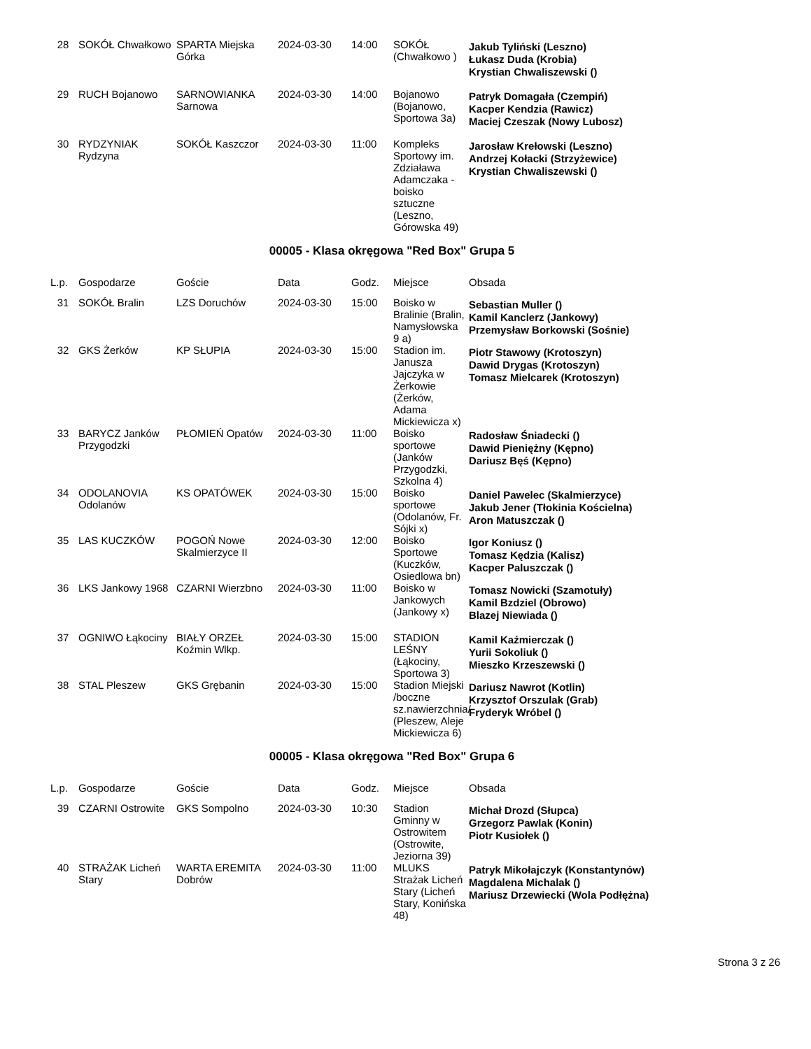| 28 | SOKÓŁ Chwałkowo | SPARTA Miejska Górka | 2024-03-30 | 14:00 | SOKÓŁ (Chwałkowo ) | Jakub Tyliński (Leszno) Łukasz Duda (Krobia) Krystian Chwaliszewski () |
| 29 | RUCH Bojanowo | SARNOWIANKA Sarnowa | 2024-03-30 | 14:00 | Bojanowo (Bojanowo, Sportowa 3a) | Patryk Domagała (Czempiń) Kacper Kendzia (Rawicz) Maciej Czeszak (Nowy Lubosz) |
| 30 | RYDZYNIAK Rydzyna | SOKÓŁ Kaszczor | 2024-03-30 | 11:00 | Kompleks Sportowy im. Zdziaława Adamczaka - boisko sztuczne (Leszno, Górowska 49) | Jarosław Krełowski (Leszno) Andrzej Kołacki (Strzyżewice) Krystian Chwaliszewski () |
00005 - Klasa okręgowa "Red Box" Grupa 5
| L.p. | Gospodarze | Goście | Data | Godz. | Miejsce | Obsada |
| --- | --- | --- | --- | --- | --- | --- |
| 31 | SOKÓŁ Bralin | LZS Doruchów | 2024-03-30 | 15:00 | Boisko w Bralinie (Bralin, Namysłowska 9 a) | Sebastian Muller () Kamil Kanclerz (Jankowy) Przemysław Borkowski (Sośnie) |
| 32 | GKS Żerków | KP SŁUPIA | 2024-03-30 | 15:00 | Stadion im. Janusza Jajczyka w Żerkowie (Żerków, Adama Mickiewicza x) | Piotr Stawowy (Krotoszyn) Dawid Drygas (Krotoszyn) Tomasz Mielcarek (Krotoszyn) |
| 33 | BARYCZ Janków Przygodzki | PŁOMIEŃ Opatów | 2024-03-30 | 11:00 | Boisko sportowe (Janków Przygodzki, Szkolna 4) | Radosław Śniadecki () Dawid Pieniężny (Kępno) Dariusz Bęś (Kępno) |
| 34 | ODOLANOVIA Odolanów | KS OPATÓWEK | 2024-03-30 | 15:00 | Boisko sportowe (Odolanów, Fr. Sójki x) | Daniel Pawelec (Skalmierzyce) Jakub Jener (Tłokinia Kościelna) Aron Matuszczak () |
| 35 | LAS KUCZKÓW | POGOŃ Nowe Skalmierzyce II | 2024-03-30 | 12:00 | Boisko Sportowe (Kuczków, Osiedlowa bn) | Igor Koniusz () Tomasz Kędzia (Kalisz) Kacper Paluszczak () |
| 36 | LKS Jankowy 1968 | CZARNI Wierzbno | 2024-03-30 | 11:00 | Boisko w Jankowych (Jankowy x) | Tomasz Nowicki (Szamotuły) Kamil Bzdziel (Obrowo) Blazej Niewiada () |
| 37 | OGNIWO Łąkociny | BIAŁY ORZEŁ Koźmin Wlkp. | 2024-03-30 | 15:00 | STADION LEŚNY (Łąkociny, Sportowa 3) | Kamil Kaźmierczak () Yurii Sokoliuk () Mieszko Krzeszewski () |
| 38 | STAL Pleszew | GKS Grębanin | 2024-03-30 | 15:00 | Stadion Miejski /boczne sz.nawierzchnia/ (Pleszew, Aleje Mickiewicza 6) | Dariusz Nawrot (Kotlin) Krzysztof Orszulak (Grab) Fryderyk Wróbel () |
00005 - Klasa okręgowa "Red Box" Grupa 6
| L.p. | Gospodarze | Goście | Data | Godz. | Miejsce | Obsada |
| --- | --- | --- | --- | --- | --- | --- |
| 39 | CZARNI Ostrowite | GKS Sompolno | 2024-03-30 | 10:30 | Stadion Gminny w Ostrowitem (Ostrowite, Jeziorna 39) | Michał Drozd (Słupca) Grzegorz Pawlak (Konin) Piotr Kusiołek () |
| 40 | STRAŻAK Licheń Stary | WARTA EREMITA Dobrów | 2024-03-30 | 11:00 | MLUKS Strażak Licheń Stary (Licheń Stary, Konińska 48) | Patryk Mikołajczyk (Konstantynów) Magdalena Michalak () Mariusz Drzewiecki (Wola Podłężna) |
Strona 3 z 26